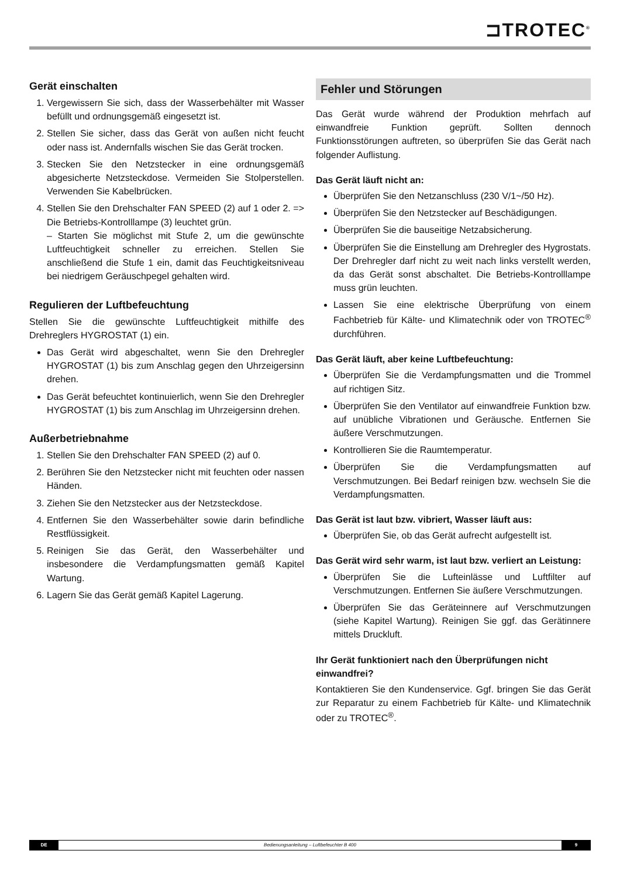⊐TROTEC<sup>®</sup>
Gerät einschalten
1. Vergewissern Sie sich, dass der Wasserbehälter mit Wasser befüllt und ordnungsgemäß eingesetzt ist.
2. Stellen Sie sicher, dass das Gerät von außen nicht feucht oder nass ist. Andernfalls wischen Sie das Gerät trocken.
3. Stecken Sie den Netzstecker in eine ordnungsgemäß abgesicherte Netzsteckdose. Vermeiden Sie Stolperstellen. Verwenden Sie Kabelbrücken.
4. Stellen Sie den Drehschalter FAN SPEED (2) auf 1 oder 2. => Die Betriebs-Kontrolllampe (3) leuchtet grün.
– Starten Sie möglichst mit Stufe 2, um die gewünschte Luftfeuchtigkeit schneller zu erreichen. Stellen Sie anschließend die Stufe 1 ein, damit das Feuchtigkeitsniveau bei niedrigem Geräuschpegel gehalten wird.
Regulieren der Luftbefeuchtung
Stellen Sie die gewünschte Luftfeuchtigkeit mithilfe des Drehreglers HYGROSTAT (1) ein.
Das Gerät wird abgeschaltet, wenn Sie den Drehregler HYGROSTAT (1) bis zum Anschlag gegen den Uhrzeigersinn drehen.
Das Gerät befeuchtet kontinuierlich, wenn Sie den Drehregler HYGROSTAT (1) bis zum Anschlag im Uhrzeigersinn drehen.
Außerbetriebnahme
1. Stellen Sie den Drehschalter FAN SPEED (2) auf 0.
2. Berühren Sie den Netzstecker nicht mit feuchten oder nassen Händen.
3. Ziehen Sie den Netzstecker aus der Netzsteckdose.
4. Entfernen Sie den Wasserbehälter sowie darin befindliche Restflüssigkeit.
5. Reinigen Sie das Gerät, den Wasserbehälter und insbesondere die Verdampfungsmatten gemäß Kapitel Wartung.
6. Lagern Sie das Gerät gemäß Kapitel Lagerung.
Fehler und Störungen
Das Gerät wurde während der Produktion mehrfach auf einwandfreie Funktion geprüft. Sollten dennoch Funktionsstörungen auftreten, so überprüfen Sie das Gerät nach folgender Auflistung.
Das Gerät läuft nicht an:
Überprüfen Sie den Netzanschluss (230 V/1~/50 Hz).
Überprüfen Sie den Netzstecker auf Beschädigungen.
Überprüfen Sie die bauseitige Netzabsicherung.
Überprüfen Sie die Einstellung am Drehregler des Hygrostats. Der Drehregler darf nicht zu weit nach links verstellt werden, da das Gerät sonst abschaltet. Die Betriebs-Kontrolllampe muss grün leuchten.
Lassen Sie eine elektrische Überprüfung von einem Fachbetrieb für Kälte- und Klimatechnik oder von TROTEC<sup>®</sup> durchführen.
Das Gerät läuft, aber keine Luftbefeuchtung:
Überprüfen Sie die Verdampfungsmatten und die Trommel auf richtigen Sitz.
Überprüfen Sie den Ventilator auf einwandfreie Funktion bzw. auf unübliche Vibrationen und Geräusche. Entfernen Sie äußere Verschmutzungen.
Kontrollieren Sie die Raumtemperatur.
Überprüfen Sie die Verdampfungsmatten auf Verschmutzungen. Bei Bedarf reinigen bzw. wechseln Sie die Verdampfungsmatten.
Das Gerät ist laut bzw. vibriert, Wasser läuft aus:
Überprüfen Sie, ob das Gerät aufrecht aufgestellt ist.
Das Gerät wird sehr warm, ist laut bzw. verliert an Leistung:
Überprüfen Sie die Lufteinlässe und Luftfilter auf Verschmutzungen. Entfernen Sie äußere Verschmutzungen.
Überprüfen Sie das Geräteinnere auf Verschmutzungen (siehe Kapitel Wartung). Reinigen Sie ggf. das Gerätinnere mittels Druckluft.
Ihr Gerät funktioniert nach den Überprüfungen nicht einwandfrei?
Kontaktieren Sie den Kundenservice. Ggf. bringen Sie das Gerät zur Reparatur zu einem Fachbetrieb für Kälte- und Klimatechnik oder zu TROTEC<sup>®</sup>.
DE
Bedienungsanleitung – Luftbefeuchter B 400
9